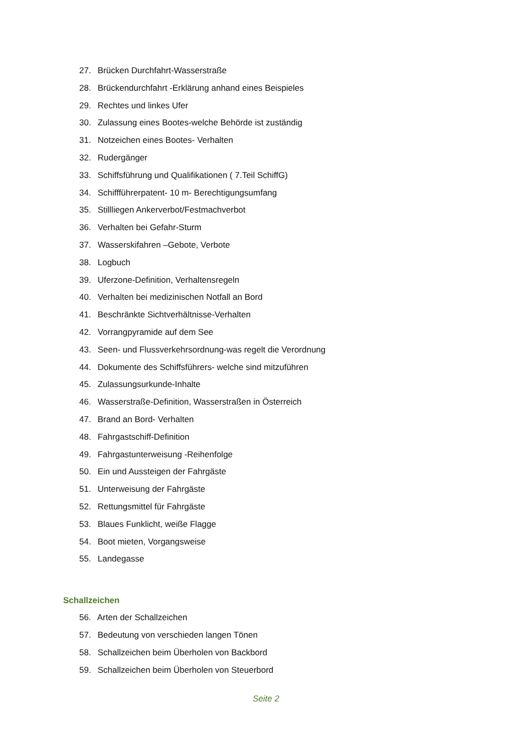27. Brücken Durchfahrt-Wasserstraße
28. Brückendurchfahrt -Erklärung anhand eines Beispieles
29. Rechtes und linkes Ufer
30. Zulassung eines Bootes-welche Behörde ist zuständig
31. Notzeichen eines Bootes- Verhalten
32. Rudergänger
33. Schiffsführung und Qualifikationen ( 7.Teil SchiffG)
34. Schiffführerpatent- 10 m- Berechtigungsumfang
35. Stillliegen Ankerverbot/Festmachverbot
36. Verhalten bei Gefahr-Sturm
37. Wasserskifahren –Gebote, Verbote
38. Logbuch
39. Uferzone-Definition, Verhaltensregeln
40. Verhalten bei medizinischen Notfall an Bord
41. Beschränkte Sichtverhältnisse-Verhalten
42. Vorrangpyramide auf dem See
43. Seen- und Flussverkehrsordnung-was regelt die Verordnung
44. Dokumente des Schiffsführers- welche sind mitzuführen
45. Zulassungsurkunde-Inhalte
46. Wasserstraße-Definition, Wasserstraßen in Österreich
47. Brand an Bord- Verhalten
48. Fahrgastschiff-Definition
49. Fahrgastunterweisung -Reihenfolge
50. Ein und Aussteigen der Fahrgäste
51. Unterweisung der Fahrgäste
52. Rettungsmittel für Fahrgäste
53. Blaues Funklicht, weiße Flagge
54. Boot mieten, Vorgangsweise
55. Landegasse
Schallzeichen
56. Arten der Schallzeichen
57. Bedeutung von verschieden langen Tönen
58. Schallzeichen beim Überholen von Backbord
59. Schallzeichen beim Überholen von Steuerbord
Seite 2